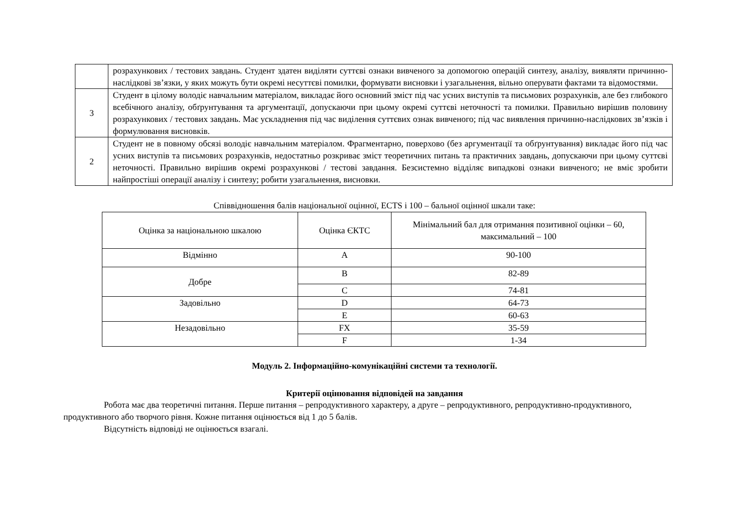| | розрахункових / тестових завдань. Студент здатен виділяти суттєві ознаки вивченого за допомогою операцій синтезу, аналізу, виявляти причинно-наслідкові зв’язки, у яких можуть бути окремі несуттєві помилки, формувати висновки і узагальнення, вільно оперувати фактами та відомостями. |
| 3 | Студент в цілому володіє навчальним матеріалом, викладає його основний зміст під час усних виступів та письмових розрахунків, але без глибокого всебічного аналізу, обґрунтування та аргументації, допускаючи при цьому окремі суттєві неточності та помилки. Правильно вирішив половину розрахункових / тестових завдань. Має ускладнення під час виділення суттєвих ознак вивченого; під час виявлення причинно-наслідкових зв’язків і формулювання висновків. |
| 2 | Студент не в повному обсязі володіє навчальним матеріалом. Фрагментарно, поверхово (без аргументації та обґрунтування) викладає його під час усних виступів та письмових розрахунків, недостатньо розкриває зміст теоретичних питань та практичних завдань, допускаючи при цьому суттєві неточності. Правильно вирішив окремі розрахункові / тестові завдання. Безсистемно відділяє випадкові ознаки вивченого; не вміє зробити найпростіші операції аналізу і синтезу; робити узагальнення, висновки. |
Співвідношення балів національної оцінної, ECTS і 100 – бальної оцінної шкали таке:
| Оцінка за національною шкалою | Оцінка ЄКТС | Мінімальний бал для отримання позитивної оцінки – 60, максимальний – 100 |
| --- | --- | --- |
| Відмінно | A | 90-100 |
| Добре | B | 82-89 |
| | C | 74-81 |
| Задовільно | D | 64-73 |
| | E | 60-63 |
| Незадовільно | FX | 35-59 |
| | F | 1-34 |
Модуль 2. Інформаційно-комунікаційні системи та технології.
Критерії оцінювання відповідей на завдання
Робота має два теоретичні питання. Перше питання – репродуктивного характеру, а друге – репродуктивного, репродуктивно-продуктивного, продуктивного або творчого рівня. Кожне питання оцінюється від 1 до 5 балів.
Відсутність відповіді не оцінюється взагалі.